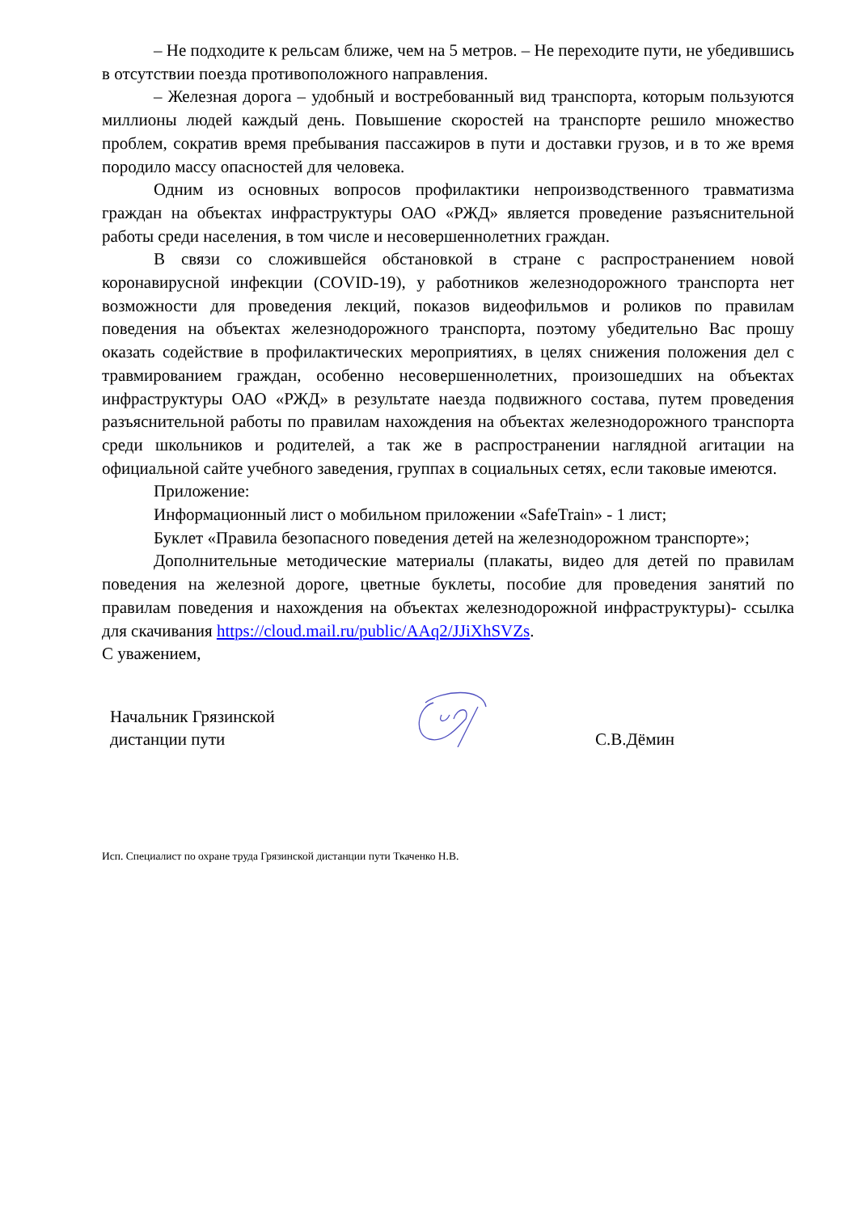– Не подходите к рельсам ближе, чем на 5 метров. – Не переходите пути, не убедившись в отсутствии поезда противоположного направления.
– Железная дорога – удобный и востребованный вид транспорта, которым пользуются миллионы людей каждый день. Повышение скоростей на транспорте решило множество проблем, сократив время пребывания пассажиров в пути и доставки грузов, и в то же время породило массу опасностей для человека.
Одним из основных вопросов профилактики непроизводственного травматизма граждан на объектах инфраструктуры ОАО «РЖД» является проведение разъяснительной работы среди населения, в том числе и несовершеннолетних граждан.
В связи со сложившейся обстановкой в стране с распространением новой коронавирусной инфекции (COVID-19), у работников железнодорожного транспорта нет возможности для проведения лекций, показов видеофильмов и роликов по правилам поведения на объектах железнодорожного транспорта, поэтому убедительно Вас прошу оказать содействие в профилактических мероприятиях, в целях снижения положения дел с травмированием граждан, особенно несовершеннолетних, произошедших на объектах инфраструктуры ОАО «РЖД» в результате наезда подвижного состава, путем проведения разъяснительной работы по правилам нахождения на объектах железнодорожного транспорта среди школьников и родителей, а так же в распространении наглядной агитации на официальной сайте учебного заведения, группах в социальных сетях, если таковые имеются.
Приложение:
Информационный лист о мобильном приложении «SafeTrain» - 1 лист;
Буклет «Правила безопасного поведения детей на железнодорожном транспорте»;
Дополнительные методические материалы (плакаты, видео для детей по правилам поведения на железной дороге, цветные буклеты, пособие для проведения занятий по правилам поведения и нахождения на объектах железнодорожной инфраструктуры)- ссылка для скачивания https://cloud.mail.ru/public/AAq2/JJiXhSVZs.
С уважением,
Начальник Грязинской
дистанции пути
С.В.Дёмин
Исп. Специалист по охране труда Грязинской дистанции пути Ткаченко Н.В.